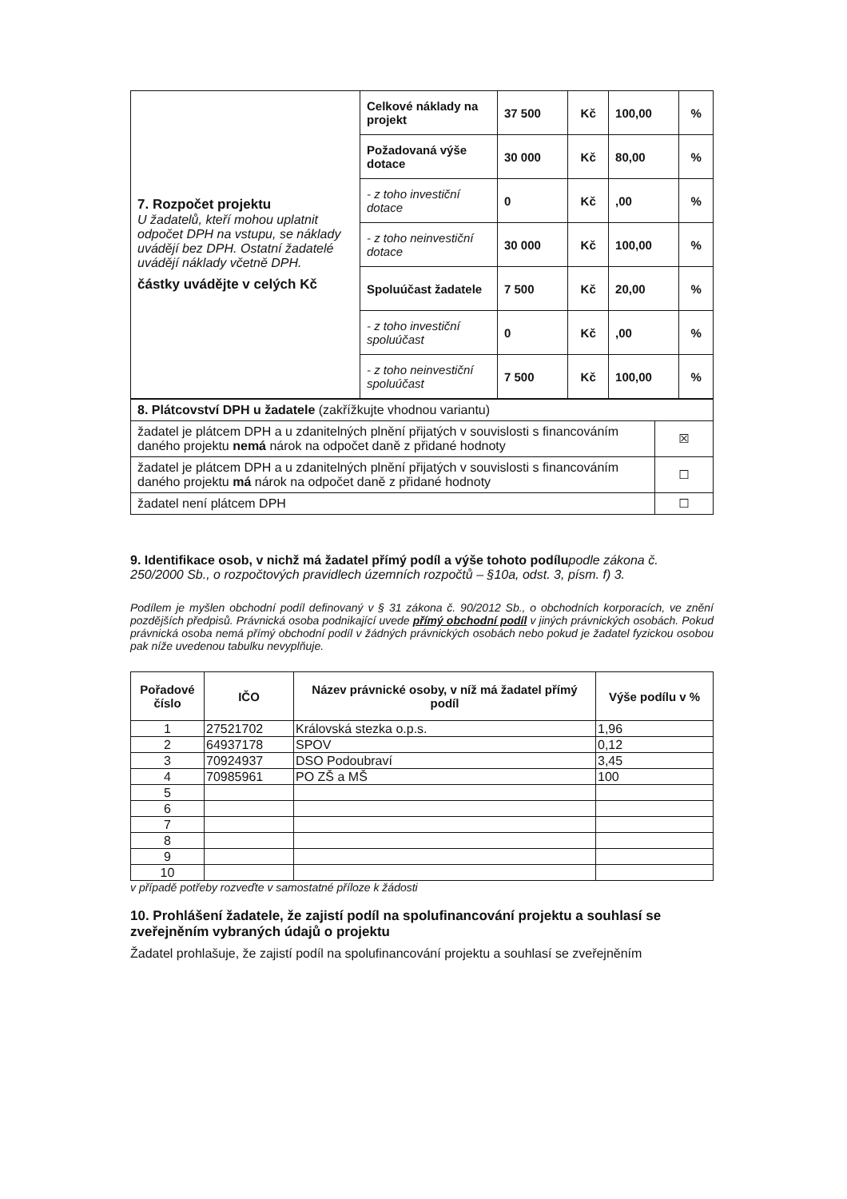| 7. Rozpočet projektu U žadatelů, kteří mohou uplatnit odpočet DPH na vstupu, se náklady uvádějí bez DPH. Ostatní žadatelé uvádějí náklady včetně DPH. částky uvádějte v celých Kč | Celkové náklady na projekt | 37 500 | Kč | 100,00 | % |
| | Požadovaná výše dotace | 30 000 | Kč | 80,00 | % |
| | - z toho investiční dotace | 0 | Kč | ,00 | % |
| | - z toho neinvestiční dotace | 30 000 | Kč | 100,00 | % |
| | Spoluúčast žadatele | 7 500 | Kč | 20,00 | % |
| | - z toho investiční spoluúčast | 0 | Kč | ,00 | % |
| | - z toho neinvestiční spoluúčast | 7 500 | Kč | 100,00 | % |
| 8. Plátcovství DPH u žadatele (zakřížkujte vhodnou variantu) | |
| žadatel je plátcem DPH a u zdanitelných plnění přijatých v souvislosti s financováním daného projektu nemá nárok na odpočet daně z přidané hodnoty | ☒ |
| žadatel je plátcem DPH a u zdanitelných plnění přijatých v souvislosti s financováním daného projektu má nárok na odpočet daně z přidané hodnoty | ☐ |
| žadatel není plátcem DPH | ☐ |
9. Identifikace osob, v nichž má žadatel přímý podíl a výše tohoto podílu podle zákona č. 250/2000 Sb., o rozpočtových pravidlech územních rozpočtů – §10a, odst. 3, písm. f) 3.
Podílem je myšlen obchodní podíl definovaný v § 31 zákona č. 90/2012 Sb., o obchodních korporacích, ve znění pozdějších předpisů. Právnická osoba podnikající uvede přímý obchodní podíl v jiných právnických osobách. Pokud právnická osoba nemá přímý obchodní podíl v žádných právnických osobách nebo pokud je žadatel fyzickou osobou pak níže uvedenou tabulku nevyplňuje.
| Pořadové číslo | IČO | Název právnické osoby, v níž má žadatel přímý podíl | Výše podílu v % |
| --- | --- | --- | --- |
| 1 | 27521702 | Královská stezka o.p.s. | 1,96 |
| 2 | 64937178 | SPOV | 0,12 |
| 3 | 70924937 | DSO Podoubraví | 3,45 |
| 4 | 70985961 | PO ZŠ a MŠ | 100 |
| 5 | | | |
| 6 | | | |
| 7 | | | |
| 8 | | | |
| 9 | | | |
| 10 | | | |
v případě potřeby rozveďte v samostatné příloze k žádosti
10. Prohlášení žadatele, že zajistí podíl na spolufinancování projektu a souhlasí se zveřejněním vybraných údajů o projektu
Žadatel prohlašuje, že zajistí podíl na spolufinancování projektu a souhlasí se zveřejněním